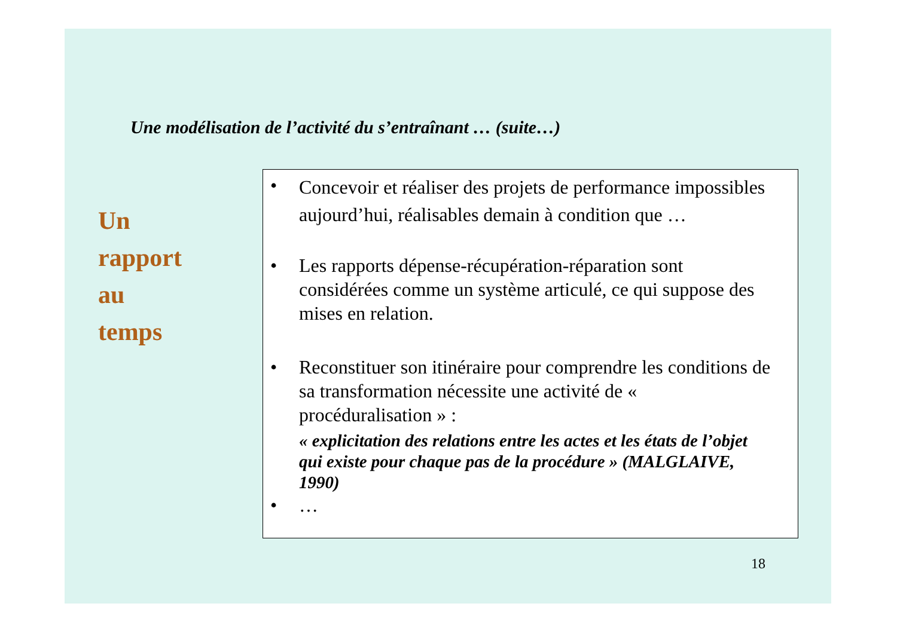Une modélisation de l’activité du s’entraînant … (suite…)
Un
rapport
au
temps
•
Concevoir et réaliser des projets de performance impossibles aujourd’hui, réalisables demain à condition que …
• Les rapports dépense-récupération-réparation sont considérées comme un système articulé, ce qui suppose des mises en relation.
• Reconstituer son itinéraire pour comprendre les conditions de sa transformation nécessite une activité de « procéduralisation » :
« explicitation des relations entre les actes et les états de l’objet qui existe pour chaque pas de la procédure » (MALGLAIVE, 1990)
• …
18